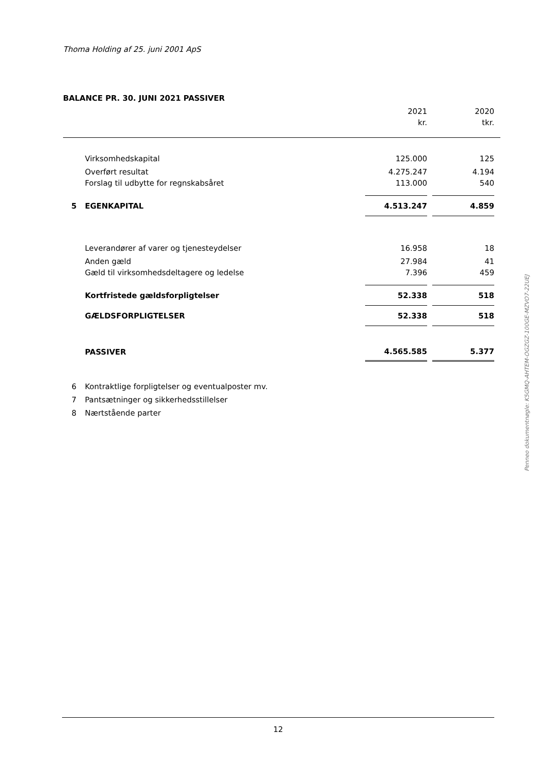Thoma Holding af 25. juni 2001 ApS
BALANCE PR. 30. JUNI 2021 PASSIVER
| | | 2021 | | 2020 | |
| | | kr. | | tkr. | |
| | Virksomhedskapital | 125.000 | | 125 | |
| | Overført resultat | 4.275.247 | | 4.194 | |
| | Forslag til udbytte for regnskabsåret | 113.000 | | 540 | |
| 5 | EGENKAPITAL | 4.513.247 | | 4.859 | |
| | Leverandører af varer og tjenesteydelser | 16.958 | | 18 | |
| | Anden gæld | 27.984 | | 41 | |
| | Gæld til virksomhedsdeltagere og ledelse | 7.396 | | 459 | |
| | Kortfristede gældsforpligtelser | 52.338 | | 518 | |
| | GÆLDSFORPLIGTELSER | 52.338 | | 518 | |
| | PASSIVER | 4.565.585 | | 5.377 | |
| 6 | Kontraktlige forpligtelser og eventualposter mv. | | | | |
| 7 | Pantsætninger og sikkerhedsstillelser | | | | |
| 8 | Nærtstående parter | | | | |
Penneo dokumentnøgle: K5GMQ-AHTEM-OGZGZ-100GE-MZVO7-22UEJ
12